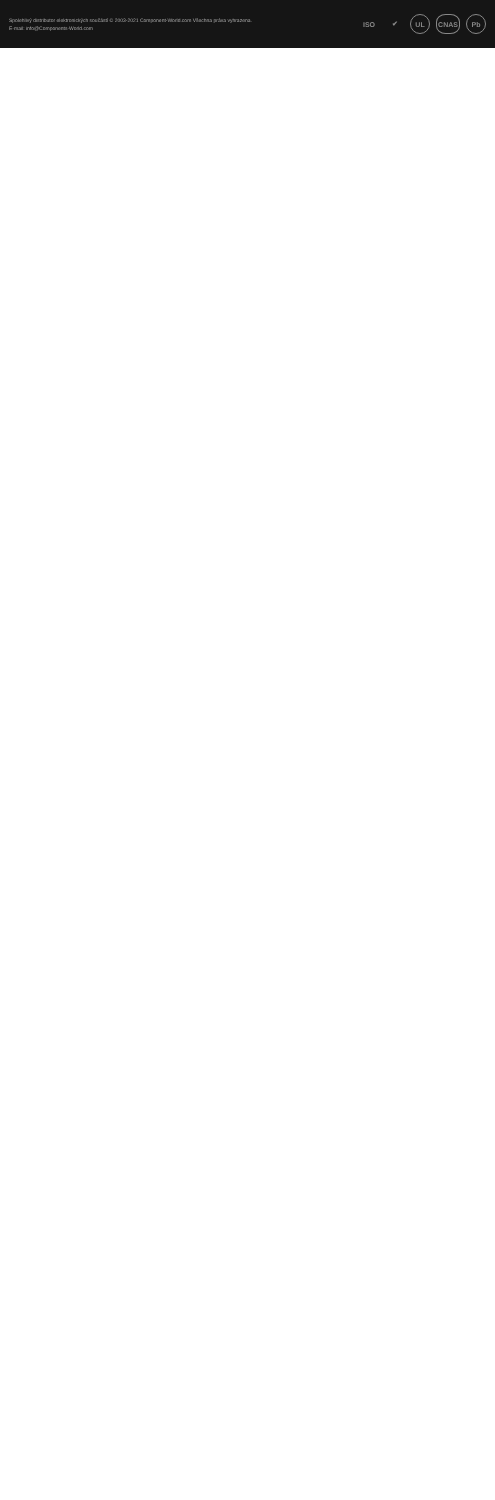Spolehlivý distributor elektronických součástí © 2003-2021 Component-World.com Všechna práva vyhrazena.
E-mail: info@Components-World.com
ISO ✔ UL CNAS Pb